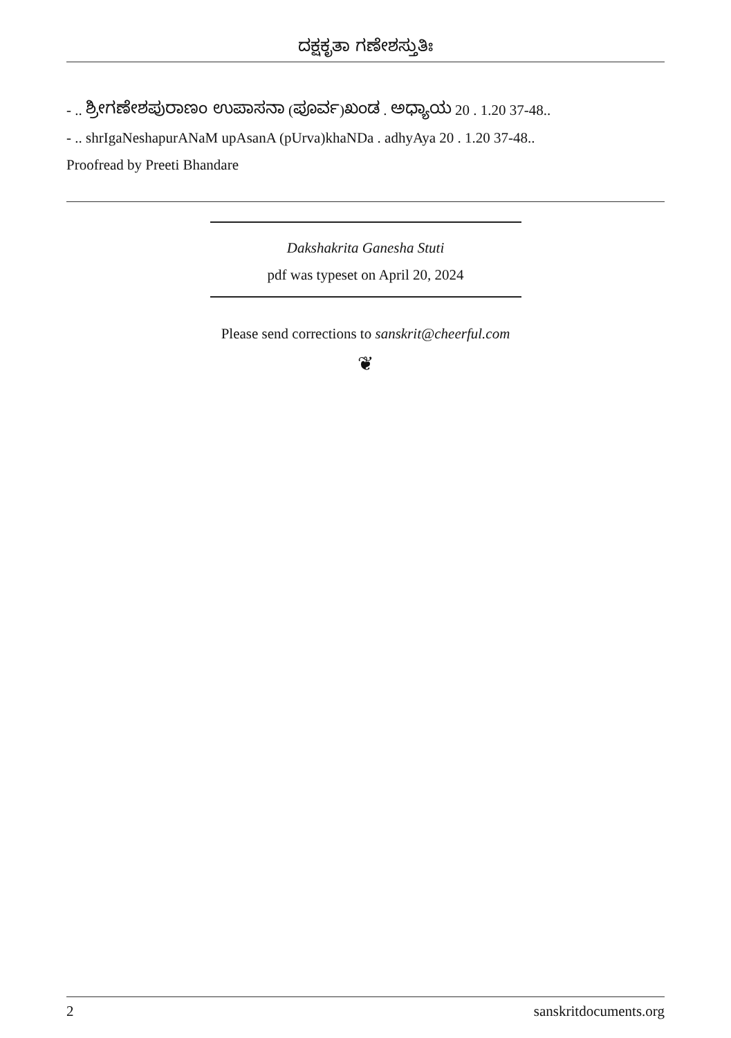ದಕ್ಷಕೃತಾ ಗಣೇಶಸ್ತುತಿಃ
- .. ಶ್ರೀಗಣೇಶಪುರಾಣಂ ಉಪಾಸನಾ (ಪೂರ್ವ)ಖಂಡ . ಅಧ್ಯಾಯ 20 . 1.20 37-48..
- .. shrIgaNeshapurANaM upAsanA (pUrva)khaNDa . adhyAya 20 . 1.20 37-48..
Proofread by Preeti Bhandare
Dakshakrita Ganesha Stuti
pdf was typeset on April 20, 2024
Please send corrections to sanskrit@cheerful.com
❦
2 sanskritdocuments.org